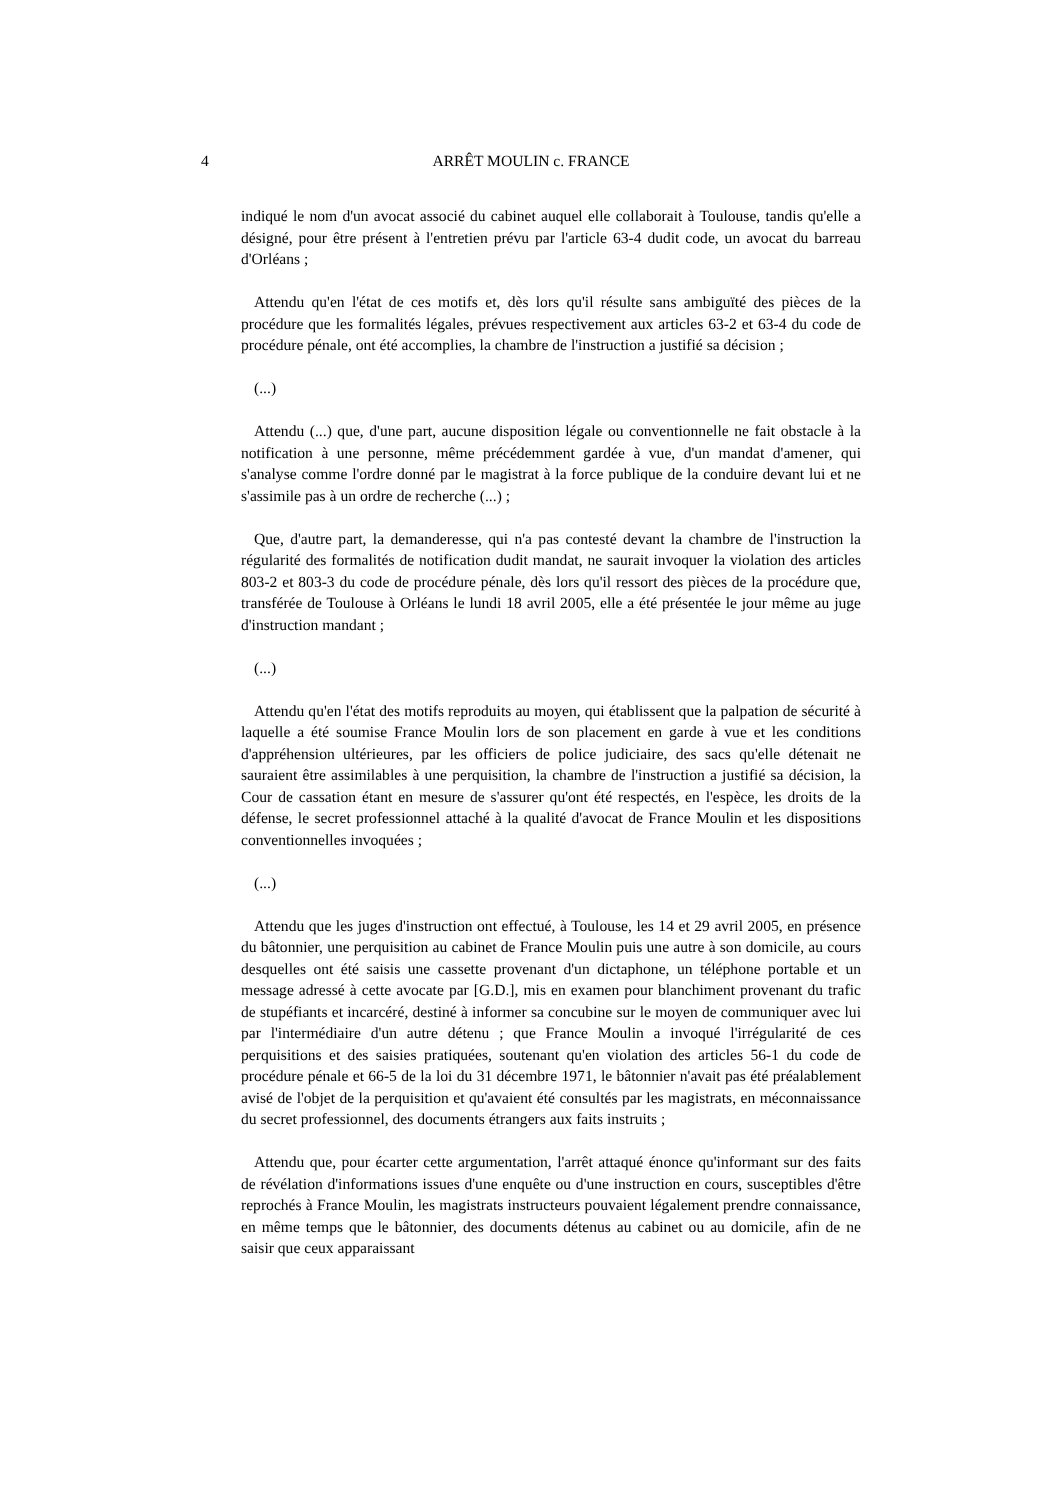4 ARRÊT MOULIN c. FRANCE
indiqué le nom d'un avocat associé du cabinet auquel elle collaborait à Toulouse, tandis qu'elle a désigné, pour être présent à l'entretien prévu par l'article 63-4 dudit code, un avocat du barreau d'Orléans ;
Attendu qu'en l'état de ces motifs et, dès lors qu'il résulte sans ambiguïté des pièces de la procédure que les formalités légales, prévues respectivement aux articles 63-2 et 63-4 du code de procédure pénale, ont été accomplies, la chambre de l'instruction a justifié sa décision ;
(...)
Attendu (...) que, d'une part, aucune disposition légale ou conventionnelle ne fait obstacle à la notification à une personne, même précédemment gardée à vue, d'un mandat d'amener, qui s'analyse comme l'ordre donné par le magistrat à la force publique de la conduire devant lui et ne s'assimile pas à un ordre de recherche (...) ;
Que, d'autre part, la demanderesse, qui n'a pas contesté devant la chambre de l'instruction la régularité des formalités de notification dudit mandat, ne saurait invoquer la violation des articles 803-2 et 803-3 du code de procédure pénale, dès lors qu'il ressort des pièces de la procédure que, transférée de Toulouse à Orléans le lundi 18 avril 2005, elle a été présentée le jour même au juge d'instruction mandant ;
(...)
Attendu qu'en l'état des motifs reproduits au moyen, qui établissent que la palpation de sécurité à laquelle a été soumise France Moulin lors de son placement en garde à vue et les conditions d'appréhension ultérieures, par les officiers de police judiciaire, des sacs qu'elle détenait ne sauraient être assimilables à une perquisition, la chambre de l'instruction a justifié sa décision, la Cour de cassation étant en mesure de s'assurer qu'ont été respectés, en l'espèce, les droits de la défense, le secret professionnel attaché à la qualité d'avocat de France Moulin et les dispositions conventionnelles invoquées ;
(...)
Attendu que les juges d'instruction ont effectué, à Toulouse, les 14 et 29 avril 2005, en présence du bâtonnier, une perquisition au cabinet de France Moulin puis une autre à son domicile, au cours desquelles ont été saisis une cassette provenant d'un dictaphone, un téléphone portable et un message adressé à cette avocate par [G.D.], mis en examen pour blanchiment provenant du trafic de stupéfiants et incarcéré, destiné à informer sa concubine sur le moyen de communiquer avec lui par l'intermédiaire d'un autre détenu ; que France Moulin a invoqué l'irrégularité de ces perquisitions et des saisies pratiquées, soutenant qu'en violation des articles 56-1 du code de procédure pénale et 66-5 de la loi du 31 décembre 1971, le bâtonnier n'avait pas été préalablement avisé de l'objet de la perquisition et qu'avaient été consultés par les magistrats, en méconnaissance du secret professionnel, des documents étrangers aux faits instruits ;
Attendu que, pour écarter cette argumentation, l'arrêt attaqué énonce qu'informant sur des faits de révélation d'informations issues d'une enquête ou d'une instruction en cours, susceptibles d'être reprochés à France Moulin, les magistrats instructeurs pouvaient légalement prendre connaissance, en même temps que le bâtonnier, des documents détenus au cabinet ou au domicile, afin de ne saisir que ceux apparaissant